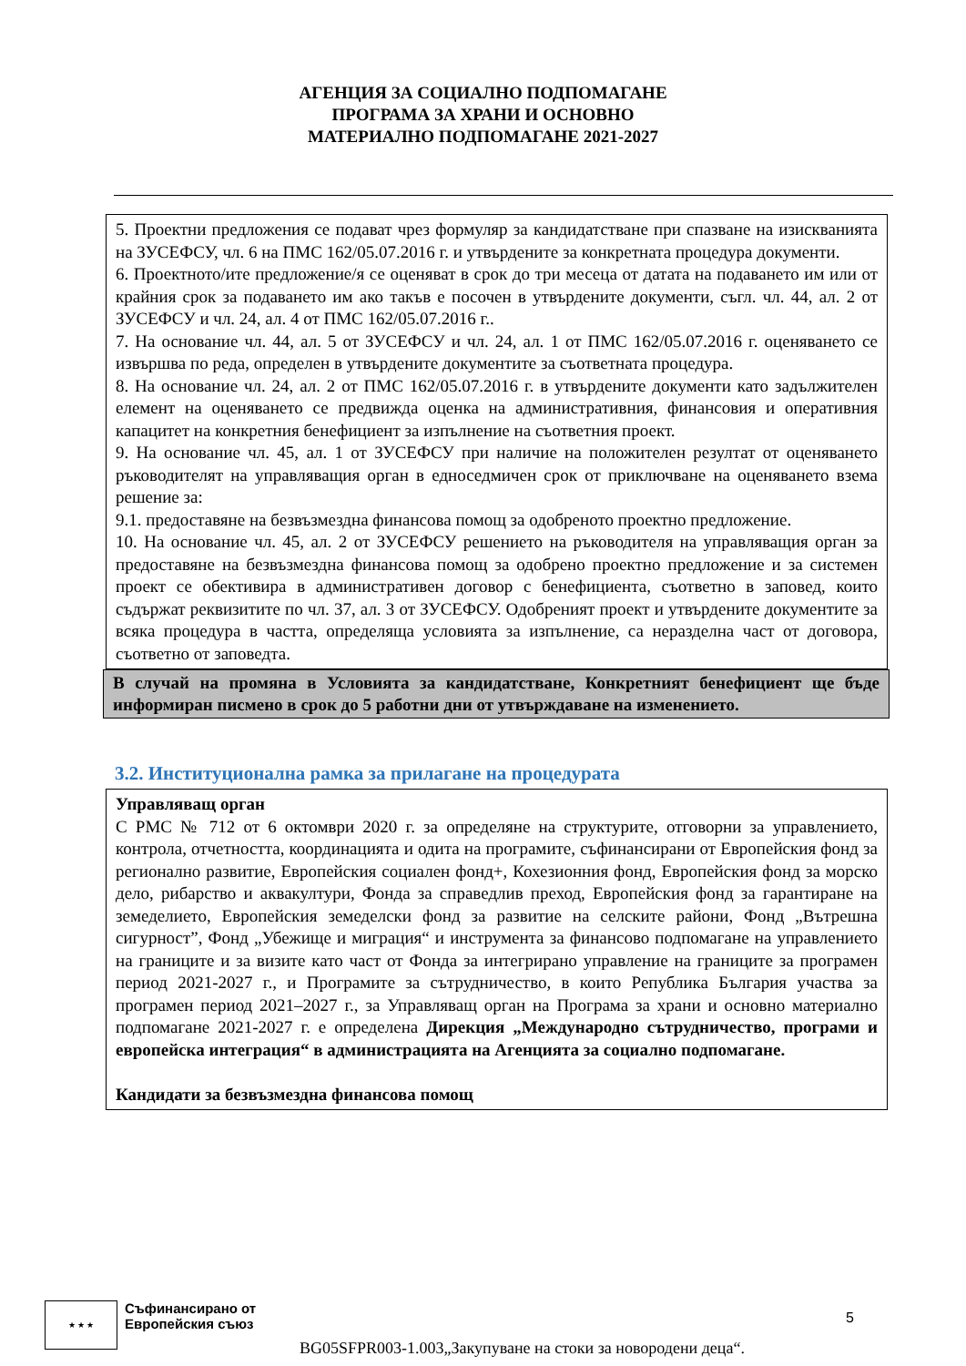АГЕНЦИЯ ЗА СОЦИАЛНО ПОДПОМАГАНЕ
ПРОГРАМА ЗА ХРАНИ И ОСНОВНО
МАТЕРИАЛНО ПОДПОМАГАНЕ 2021-2027
5. Проектни предложения се подават чрез формуляр за кандидатстване при спазване на изискванията на ЗУСЕФСУ, чл. 6 на ПМС 162/05.07.2016 г. и утвърдените за конкретната процедура документи.
6. Проектното/ите предложение/я се оценяват в срок до три месеца от датата на подаването им или от крайния срок за подаването им ако такъв е посочен в утвърдените документи, съгл. чл. 44, ал. 2 от ЗУСЕФСУ и чл. 24, ал. 4 от ПМС 162/05.07.2016 г..
7. На основание чл. 44, ал. 5 от ЗУСЕФСУ и чл. 24, ал. 1 от ПМС 162/05.07.2016 г. оценяването се извършва по реда, определен в утвърдените документите за съответната процедура.
8. На основание чл. 24, ал. 2 от ПМС 162/05.07.2016 г. в утвърдените документи като задължителен елемент на оценяването се предвижда оценка на административния, финансовия и оперативния капацитет на конкретния бенефициент за изпълнение на съответния проект.
9. На основание чл. 45, ал. 1 от ЗУСЕФСУ при наличие на положителен резултат от оценяването ръководителят на управляващия орган в едноседмичен срок от приключване на оценяването взема решение за:
9.1. предоставяне на безвъзмездна финансова помощ за одобреното проектно предложение.
10. На основание чл. 45, ал. 2 от ЗУСЕФСУ решението на ръководителя на управляващия орган за предоставяне на безвъзмездна финансова помощ за одобрено проектно предложение и за системен проект се обективира в административен договор с бенефициента, съответно в заповед, които съдържат реквизитите по чл. 37, ал. 3 от ЗУСЕФСУ. Одобреният проект и утвърдените документите за всяка процедура в частта, определяща условията за изпълнение, са неразделна част от договора, съответно от заповедта.
В случай на промяна в Условията за кандидатстване, Конкретният бенефициент ще бъде информиран писмено в срок до 5 работни дни от утвърждаване на изменението.
3.2. Институционална рамка за прилагане на процедурата
Управляващ орган
С РМС № 712 от 6 октомври 2020 г. за определяне на структурите, отговорни за управлението, контрола, отчетността, координацията и одита на програмите, съфинансирани от Европейския фонд за регионално развитие, Европейския социален фонд+, Кохезионния фонд, Европейския фонд за морско дело, рибарство и аквакултури, Фонда за справедлив преход, Европейския фонд за гарантиране на земеделието, Европейския земеделски фонд за развитие на селските райони, Фонд „Вътрешна сигурност”, Фонд „Убежище и миграция“ и инструмента за финансово подпомагане на управлението на границите и за визите като част от Фонда за интегрирано управление на границите за програмен период 2021-2027 г., и Програмите за сътрудничество, в които Република България участва за програмен период 2021–2027 г., за Управляващ орган на Програма за храни и основно материално подпомагане 2021-2027 г. е определена Дирекция „Международно сътрудничество, програми и европейска интеграция“ в администрацията на Агенцията за социално подпомагане.
Кандидати за безвъзмездна финансова помощ
★ ★ ★ Съфинансирано от
Европейския съюз
5
BG05SFPR003-1.003„Закупуване на стоки за новородени деца“.